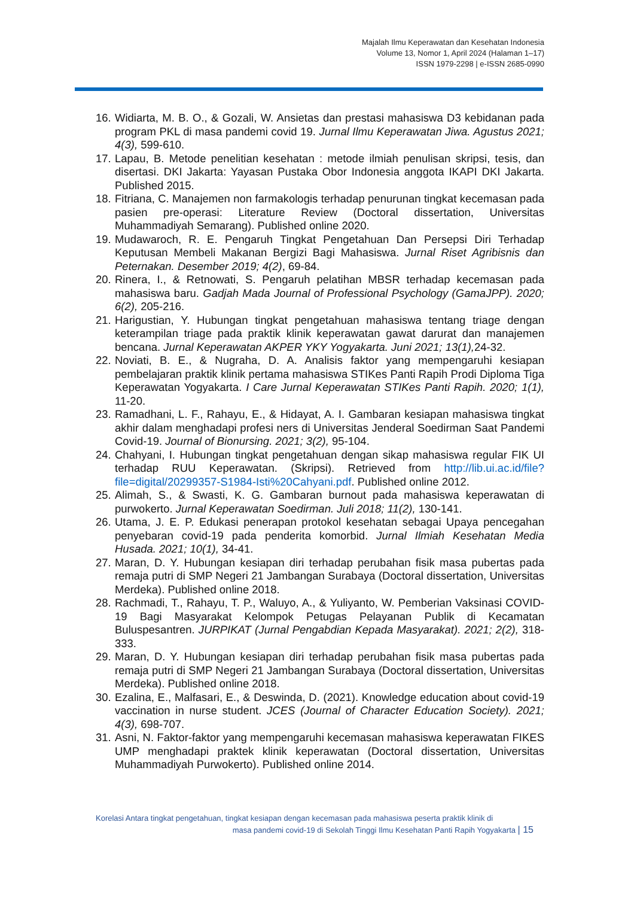Majalah Ilmu Keperawatan dan Kesehatan Indonesia
Volume 13, Nomor 1, April 2024 (Halaman 1–17)
ISSN 1979-2298 | e-ISSN 2685-0990
16. Widiarta, M. B. O., & Gozali, W. Ansietas dan prestasi mahasiswa D3 kebidanan pada program PKL di masa pandemi covid 19. Jurnal Ilmu Keperawatan Jiwa. Agustus 2021; 4(3), 599-610.
17. Lapau, B. Metode penelitian kesehatan : metode ilmiah penulisan skripsi, tesis, dan disertasi. DKI Jakarta: Yayasan Pustaka Obor Indonesia anggota IKAPI DKI Jakarta. Published 2015.
18. Fitriana, C. Manajemen non farmakologis terhadap penurunan tingkat kecemasan pada pasien pre-operasi: Literature Review (Doctoral dissertation, Universitas Muhammadiyah Semarang). Published online 2020.
19. Mudawaroch, R. E. Pengaruh Tingkat Pengetahuan Dan Persepsi Diri Terhadap Keputusan Membeli Makanan Bergizi Bagi Mahasiswa. Jurnal Riset Agribisnis dan Peternakan. Desember 2019; 4(2), 69-84.
20. Rinera, I., & Retnowati, S. Pengaruh pelatihan MBSR terhadap kecemasan pada mahasiswa baru. Gadjah Mada Journal of Professional Psychology (GamaJPP). 2020; 6(2), 205-216.
21. Harigustian, Y. Hubungan tingkat pengetahuan mahasiswa tentang triage dengan keterampilan triage pada praktik klinik keperawatan gawat darurat dan manajemen bencana. Jurnal Keperawatan AKPER YKY Yogyakarta. Juni 2021; 13(1), 24-32.
22. Noviati, B. E., & Nugraha, D. A. Analisis faktor yang mempengaruhi kesiapan pembelajaran praktik klinik pertama mahasiswa STIKes Panti Rapih Prodi Diploma Tiga Keperawatan Yogyakarta. I Care Jurnal Keperawatan STIKes Panti Rapih. 2020; 1(1), 11-20.
23. Ramadhani, L. F., Rahayu, E., & Hidayat, A. I. Gambaran kesiapan mahasiswa tingkat akhir dalam menghadapi profesi ners di Universitas Jenderal Soedirman Saat Pandemi Covid-19. Journal of Bionursing. 2021; 3(2), 95-104.
24. Chahyani, I. Hubungan tingkat pengetahuan dengan sikap mahasiswa regular FIK UI terhadap RUU Keperawatan. (Skripsi). Retrieved from http://lib.ui.ac.id/file?file=digital/20299357-S1984-Isti%20Cahyani.pdf. Published online 2012.
25. Alimah, S., & Swasti, K. G. Gambaran burnout pada mahasiswa keperawatan di purwokerto. Jurnal Keperawatan Soedirman. Juli 2018; 11(2), 130-141.
26. Utama, J. E. P. Edukasi penerapan protokol kesehatan sebagai Upaya pencegahan penyebaran covid-19 pada penderita komorbid. Jurnal Ilmiah Kesehatan Media Husada. 2021; 10(1), 34-41.
27. Maran, D. Y. Hubungan kesiapan diri terhadap perubahan fisik masa pubertas pada remaja putri di SMP Negeri 21 Jambangan Surabaya (Doctoral dissertation, Universitas Merdeka). Published online 2018.
28. Rachmadi, T., Rahayu, T. P., Waluyo, A., & Yuliyanto, W. Pemberian Vaksinasi COVID-19 Bagi Masyarakat Kelompok Petugas Pelayanan Publik di Kecamatan Buluspesantren. JURPIKAT (Jurnal Pengabdian Kepada Masyarakat). 2021; 2(2), 318-333.
29. Maran, D. Y. Hubungan kesiapan diri terhadap perubahan fisik masa pubertas pada remaja putri di SMP Negeri 21 Jambangan Surabaya (Doctoral dissertation, Universitas Merdeka). Published online 2018.
30. Ezalina, E., Malfasari, E., & Deswinda, D. (2021). Knowledge education about covid-19 vaccination in nurse student. JCES (Journal of Character Education Society). 2021; 4(3), 698-707.
31. Asni, N. Faktor-faktor yang mempengaruhi kecemasan mahasiswa keperawatan FIKES UMP menghadapi praktek klinik keperawatan (Doctoral dissertation, Universitas Muhammadiyah Purwokerto). Published online 2014.
Korelasi Antara tingkat pengetahuan, tingkat kesiapan dengan kecemasan pada mahasiswa peserta praktik klinik di
masa pandemi covid-19 di Sekolah Tinggi Ilmu Kesehatan Panti Rapih Yogyakarta | 15